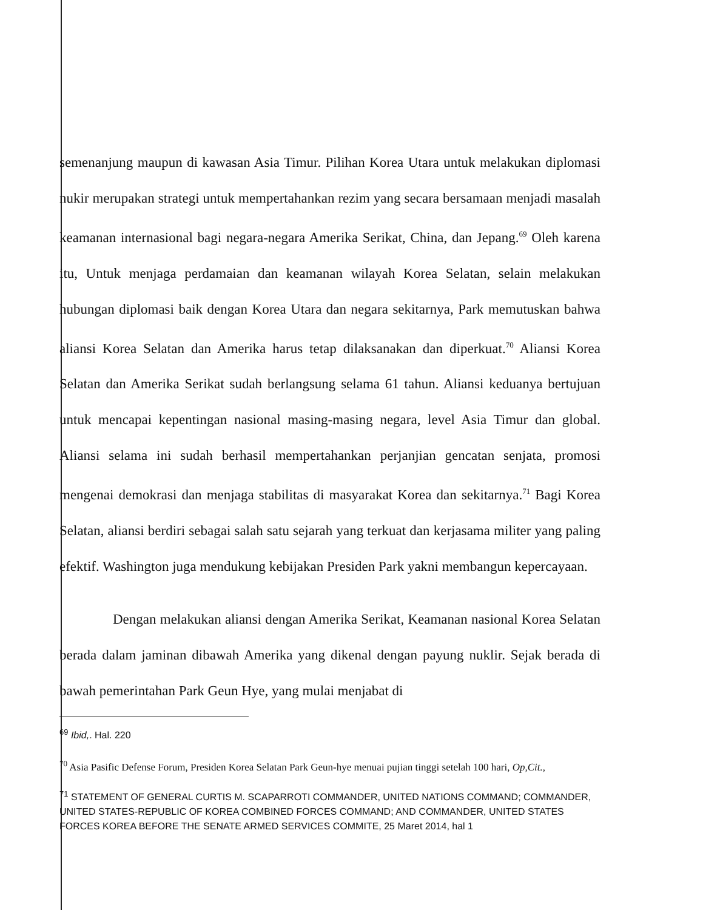semenanjung maupun di kawasan Asia Timur. Pilihan Korea Utara untuk melakukan diplomasi nukir merupakan strategi untuk mempertahankan rezim yang secara bersamaan menjadi masalah keamanan internasional bagi negara-negara Amerika Serikat, China, dan Jepang.<sup>69</sup> Oleh karena itu, Untuk menjaga perdamaian dan keamanan wilayah Korea Selatan, selain melakukan hubungan diplomasi baik dengan Korea Utara dan negara sekitarnya, Park memutuskan bahwa aliansi Korea Selatan dan Amerika harus tetap dilaksanakan dan diperkuat.<sup>70</sup> Aliansi Korea Selatan dan Amerika Serikat sudah berlangsung selama 61 tahun. Aliansi keduanya bertujuan untuk mencapai kepentingan nasional masing-masing negara, level Asia Timur dan global. Aliansi selama ini sudah berhasil mempertahankan perjanjian gencatan senjata, promosi mengenai demokrasi dan menjaga stabilitas di masyarakat Korea dan sekitarnya.<sup>71</sup> Bagi Korea Selatan, aliansi berdiri sebagai salah satu sejarah yang terkuat dan kerjasama militer yang paling efektif. Washington juga mendukung kebijakan Presiden Park yakni membangun kepercayaan.
Dengan melakukan aliansi dengan Amerika Serikat, Keamanan nasional Korea Selatan berada dalam jaminan dibawah Amerika yang dikenal dengan payung nuklir. Sejak berada di bawah pemerintahan Park Geun Hye, yang mulai menjabat di
<sup>69</sup> Ibid,. Hal. 220
<sup>70</sup> Asia Pasific Defense Forum, Presiden Korea Selatan Park Geun-hye menuai pujian tinggi setelah 100 hari, Op,Cit.,
<sup>71</sup> STATEMENT OF GENERAL CURTIS M. SCAPARROTI COMMANDER, UNITED NATIONS COMMAND; COMMANDER, UNITED STATES-REPUBLIC OF KOREA COMBINED FORCES COMMAND; AND COMMANDER, UNITED STATES FORCES KOREA BEFORE THE SENATE ARMED SERVICES COMMITE, 25 Maret 2014, hal 1